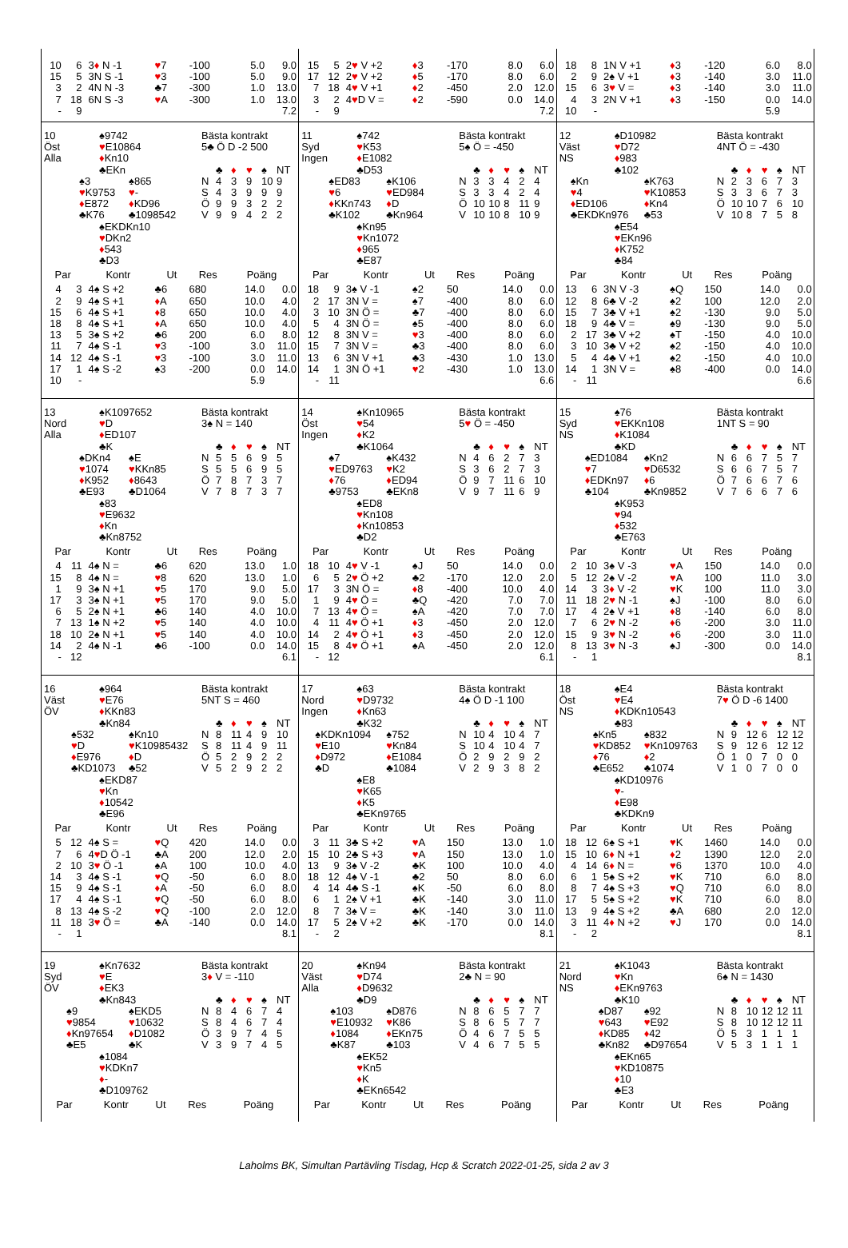| 10 | 6 | 3 ♦ N -1 | ♥ 7 | -100 | 5.0 | 9.0 |
| 15 | 5 | 3N S -1 | ♥ 3 | -100 | 5.0 | 9.0 |
| 3 | 2 | 4N N -3 | ♣7 | -300 | 1.0 | 13.0 |
| 7 | 18 | 6N S -3 | ♥ A | -300 | 1.0 | 13.0 |
| - | 9 | | | | | 7.2 |
| 15 | 5 | 2 ♥ V +2 | ♦ 3 | -170 | 8.0 | 6.0 |
| 17 | 12 | 2 ♥ V +2 | ♦ 5 | -170 | 8.0 | 6.0 |
| 7 | 18 | 4 ♥ V +1 | ♦ 2 | -450 | 2.0 | 12.0 |
| 3 | 2 | 4 ♥ D V = | ♦ 2 | -590 | 0.0 | 14.0 |
| - | 9 | | | | | 7.2 |
| 18 | 8 | 1N V +1 | ♦ 3 | -120 | 6.0 | 8.0 |
| 2 | 9 | 2♠ V +1 | ♦ 3 | -140 | 3.0 | 11.0 |
| 15 | 6 | 3 ♥ V = | ♦ 3 | -140 | 3.0 | 11.0 |
| 4 | 3 | 2N V +1 | ♦ 3 | -150 | 0.0 | 14.0 |
| 10 | - | | | | 5.9 | |
10
Öst
Alla
♠9742
♥E10864
♦Kn10
♣EKn
♠3
♥K9753
♦E872
♣K76
♠865
♥-
♦KD96
♣1098542
♠EKDKn10
♥DKn2
♦543
♣D3
Bästa kontrakt
5♣ Ö D -2 500
| | ♣ | ♦ | ♥ | ♠ | NT |
| N | 4 | 3 | 9 | 10 | 9 |
| S | 4 | 3 | 9 | 9 | 9 |
| Ö | 9 | 9 | 3 | 2 | 2 |
| V | 9 | 9 | 4 | 2 | 2 |
| Par | | Kontr | Ut | Res | Poäng | |
| --- | --- | --- | --- | --- | --- | --- |
| 4 | 3 | 4♠ S +2 | ♣6 | 680 | 14.0 | 0.0 |
| 2 | 9 | 4♠ S +1 | ♦ A | 650 | 10.0 | 4.0 |
| 15 | 6 | 4♠ S +1 | ♦ 8 | 650 | 10.0 | 4.0 |
| 18 | 8 | 4♠ S +1 | ♦ A | 650 | 10.0 | 4.0 |
| 13 | 5 | 3♠ S +2 | ♣6 | 200 | 6.0 | 8.0 |
| 11 | 7 | 4♠ S -1 | ♥ 3 | -100 | 3.0 | 11.0 |
| 14 | 12 | 4♠ S -1 | ♥ 3 | -100 | 3.0 | 11.0 |
| 17 | 1 | 4♠ S -2 | ♠3 | -200 | 0.0 | 14.0 |
| 10 | - | | | | 5.9 | |
11
Syd
Ingen
♠742
♥K53
♦E1082
♣D53
♠ED83
♥6
♦KKn743
♣K102
♠K106
♥ED984
♦D
♣Kn964
♠Kn95
♥Kn1072
♦965
♣E87
Bästa kontrakt
5♠ Ö = -450
| | ♣ | ♦ | ♥ | ♠ | NT |
| N | 3 | 3 | 4 | 2 | 4 |
| S | 3 | 3 | 4 | 2 | 4 |
| Ö | 10 | 10 | 8 | 11 | 9 |
| V | 10 | 10 | 8 | 10 | 9 |
| Par | | Kontr | Ut | Res | Poäng | |
| --- | --- | --- | --- | --- | --- | --- |
| 18 | 9 | 3♠ V -1 | ♠2 | 50 | 14.0 | 0.0 |
| 2 | 17 | 3N V = | ♠7 | -400 | 8.0 | 6.0 |
| 3 | 10 | 3N Ö = | ♣7 | -400 | 8.0 | 6.0 |
| 5 | 4 | 3N Ö = | ♠5 | -400 | 8.0 | 6.0 |
| 12 | 8 | 3N V = | ♥ 3 | -400 | 8.0 | 6.0 |
| 15 | 7 | 3N V = | ♣3 | -400 | 8.0 | 6.0 |
| 13 | 6 | 3N V +1 | ♣3 | -430 | 1.0 | 13.0 |
| 14 | 1 | 3N Ö +1 | ♥ 2 | -430 | 1.0 | 13.0 |
| - | 11 | | | | | 6.6 |
12
Väst
NS
♠D10982
♥D72
♦983
♣102
♠Kn
♥4
♦ED106
♣EKDKn976
♠K763
♥K10853
♦Kn4
♣53
♠E54
♥EKn96
♦K752
♣84
Bästa kontrakt
4NT Ö = -430
| | ♣ | ♦ | ♥ | ♠ | NT |
| N | 2 | 3 | 6 | 7 | 3 |
| S | 3 | 3 | 6 | 7 | 3 |
| Ö | 10 | 10 | 7 | 6 | 10 |
| V | 10 | 8 | 7 | 5 | 8 |
| Par | | Kontr | Ut | Res | Poäng | |
| --- | --- | --- | --- | --- | --- | --- |
| 13 | 6 | 3N V -3 | ♠Q | 150 | 14.0 | 0.0 |
| 12 | 8 | 6♣ V -2 | ♠2 | 100 | 12.0 | 2.0 |
| 15 | 7 | 3♣ V +1 | ♠2 | -130 | 9.0 | 5.0 |
| 18 | 9 | 4♣ V = | ♠9 | -130 | 9.0 | 5.0 |
| 2 | 17 | 3♣ V +2 | ♠T | -150 | 4.0 | 10.0 |
| 3 | 10 | 3♣ V +2 | ♠2 | -150 | 4.0 | 10.0 |
| 5 | 4 | 4♣ V +1 | ♠2 | -150 | 4.0 | 10.0 |
| 14 | 1 | 3N V = | ♠8 | -400 | 0.0 | 14.0 |
| - | 11 | | | | | 6.6 |
13
Nord
Alla
♠K1097652
♥D
♦ED107
♣K
♠DKn4
♥1074
♦K952
♣E93
♠E
♥KKn85
♦8643
♣D1064
♠83
♥E9632
♦Kn
♣Kn8752
Bästa kontrakt
3♠ N = 140
| | ♣ | ♦ | ♥ | ♠ | NT |
| N | 5 | 5 | 6 | 9 | 5 |
| S | 5 | 5 | 6 | 9 | 5 |
| Ö | 7 | 8 | 7 | 3 | 7 |
| V | 7 | 8 | 7 | 3 | 7 |
| Par | | Kontr | Ut | Res | Poäng | |
| --- | --- | --- | --- | --- | --- | --- |
| 4 | 11 | 4♠ N = | ♣6 | 620 | 13.0 | 1.0 |
| 15 | 8 | 4♠ N = | ♥ 8 | 620 | 13.0 | 1.0 |
| 1 | 9 | 3♠ N +1 | ♥ 5 | 170 | 9.0 | 5.0 |
| 17 | 3 | 3♠ N +1 | ♥ 5 | 170 | 9.0 | 5.0 |
| 6 | 5 | 2♠ N +1 | ♣6 | 140 | 4.0 | 10.0 |
| 7 | 13 | 1♠ N +2 | ♥ 5 | 140 | 4.0 | 10.0 |
| 18 | 10 | 2♠ N +1 | ♥ 5 | 140 | 4.0 | 10.0 |
| 14 | 2 | 4♠ N -1 | ♣6 | -100 | 0.0 | 14.0 |
| - | 12 | | | | | 6.1 |
14
Öst
Ingen
♠Kn10965
♥54
♦K2
♣K1064
♠7
♥ED9763
♦76
♣9753
♠K432
♥K2
♦ED94
♣EKn8
♠ED8
♥Kn108
♦Kn10853
♣D2
Bästa kontrakt
5♥ Ö = -450
| | ♣ | ♦ | ♥ | ♠ | NT |
| N | 4 | 6 | 2 | 7 | 3 |
| S | 3 | 6 | 2 | 7 | 3 |
| Ö | 9 | 7 | 11 | 6 | 10 |
| V | 9 | 7 | 11 | 6 | 9 |
| Par | | Kontr | Ut | Res | Poäng | |
| --- | --- | --- | --- | --- | --- | --- |
| 18 | 10 | 4 ♥ V -1 | ♠J | 50 | 14.0 | 0.0 |
| 6 | 5 | 2 ♥ Ö +2 | ♣2 | -170 | 12.0 | 2.0 |
| 17 | 3 | 3N Ö = | ♦ 8 | -400 | 10.0 | 4.0 |
| 1 | 9 | 4 ♥ Ö = | ♣Q | -420 | 7.0 | 7.0 |
| 7 | 13 | 4 ♥ Ö = | ♠A | -420 | 7.0 | 7.0 |
| 4 | 11 | 4 ♥ Ö +1 | ♦ 3 | -450 | 2.0 | 12.0 |
| 14 | 2 | 4 ♥ Ö +1 | ♦ 3 | -450 | 2.0 | 12.0 |
| 15 | 8 | 4 ♥ Ö +1 | ♠A | -450 | 2.0 | 12.0 |
| - | 12 | | | | | 6.1 |
15
Syd
NS
♠76
♥EKKn108
♦K1084
♣KD
♠ED1084
♥7
♦EDKn97
♣104
♠Kn2
♥D6532
♦6
♣Kn9852
♠K953
♥94
♦532
♣E763
Bästa kontrakt
1NT S = 90
| | ♣ | ♦ | ♥ | ♠ | NT |
| N | 6 | 6 | 7 | 5 | 7 |
| S | 6 | 6 | 7 | 5 | 7 |
| Ö | 7 | 6 | 6 | 7 | 6 |
| V | 7 | 6 | 6 | 7 | 6 |
| Par | | Kontr | Ut | Res | Poäng | |
| --- | --- | --- | --- | --- | --- | --- |
| 2 | 10 | 3♠ V -3 | ♥ A | 150 | 14.0 | 0.0 |
| 5 | 12 | 2♠ V -2 | ♥ A | 100 | 11.0 | 3.0 |
| 14 | 3 | 3 ♦ V -2 | ♥ K | 100 | 11.0 | 3.0 |
| 11 | 18 | 2 ♥ N -1 | ♠J | -100 | 8.0 | 6.0 |
| 17 | 4 | 2♠ V +1 | ♦ 8 | -140 | 6.0 | 8.0 |
| 7 | 6 | 2 ♥ N -2 | ♦ 6 | -200 | 3.0 | 11.0 |
| 15 | 9 | 3 ♥ N -2 | ♦ 6 | -200 | 3.0 | 11.0 |
| 8 | 13 | 3 ♥ N -3 | ♠J | -300 | 0.0 | 14.0 |
| - | 1 | | | | | 8.1 |
16
Väst
ÖV
♠964
♥E76
♦KKn83
♣Kn84
♠532
♥D
♦E976
♣KD1073
♠Kn10
♥K10985432
♦D
♣52
♠EKD87
♥Kn
♦10542
♣E96
Bästa kontrakt
5NT S = 460
| | ♣ | ♦ | ♥ | ♠ | NT |
| N | 8 | 11 | 4 | 9 | 10 |
| S | 8 | 11 | 4 | 9 | 11 |
| Ö | 5 | 2 | 9 | 2 | 2 |
| V | 5 | 2 | 9 | 2 | 2 |
| Par | | Kontr | Ut | Res | Poäng | |
| --- | --- | --- | --- | --- | --- | --- |
| 5 | 12 | 4♠ S = | ♥ Q | 420 | 14.0 | 0.0 |
| 7 | 6 | 4 ♥ D Ö -1 | ♣A | 200 | 12.0 | 2.0 |
| 2 | 10 | 3 ♥ Ö -1 | ♠A | 100 | 10.0 | 4.0 |
| 14 | 3 | 4♠ S -1 | ♥ Q | -50 | 6.0 | 8.0 |
| 15 | 9 | 4♠ S -1 | ♦ A | -50 | 6.0 | 8.0 |
| 17 | 4 | 4♠ S -1 | ♥ Q | -50 | 6.0 | 8.0 |
| 8 | 13 | 4♠ S -2 | ♥ Q | -100 | 2.0 | 12.0 |
| 11 | 18 | 3 ♥ Ö = | ♣A | -140 | 0.0 | 14.0 |
| - | 1 | | | | | 8.1 |
17
Nord
Ingen
♠63
♥D9732
♦Kn63
♣K32
♠KDKn1094
♥E10
♦D972
♣D
♠752
♥Kn84
♦E1084
♣1084
♠E8
♥K65
♦K5
♣EKn9765
Bästa kontrakt
4♠ Ö D -1 100
| | ♣ | ♦ | ♥ | ♠ | NT |
| N | 10 | 4 | 10 | 4 | 7 |
| S | 10 | 4 | 10 | 4 | 7 |
| Ö | 2 | 9 | 2 | 9 | 2 |
| V | 2 | 9 | 3 | 8 | 2 |
| Par | | Kontr | Ut | Res | Poäng | |
| --- | --- | --- | --- | --- | --- | --- |
| 3 | 11 | 3♣ S +2 | ♥ A | 150 | 13.0 | 1.0 |
| 15 | 10 | 2♣ S +3 | ♥ A | 150 | 13.0 | 1.0 |
| 13 | 9 | 3♠ V -2 | ♣K | 100 | 10.0 | 4.0 |
| 18 | 12 | 4♠ V -1 | ♣2 | 50 | 8.0 | 6.0 |
| 4 | 14 | 4♣ S -1 | ♠K | -50 | 6.0 | 8.0 |
| 6 | 1 | 2♠ V +1 | ♣K | -140 | 3.0 | 11.0 |
| 8 | 7 | 3♠ V = | ♣K | -140 | 3.0 | 11.0 |
| 17 | 5 | 2♠ V +2 | ♣K | -170 | 0.0 | 14.0 |
| - | 2 | | | | | 8.1 |
18
Öst
NS
♠E4
♥E4
♦KDKn10543
♣83
♠Kn5
♥KD852
♦76
♣E652
♠832
♥Kn109763
♦2
♣1074
♠KD10976
♥-
♦E98
♣KDKn9
Bästa kontrakt
7♥ Ö D -6 1400
| | ♣ | ♦ | ♥ | ♠ | NT |
| N | 9 | 12 | 6 | 12 | 12 |
| S | 9 | 12 | 6 | 12 | 12 |
| Ö | 1 | 0 | 7 | 0 | 0 |
| V | 1 | 0 | 7 | 0 | 0 |
| Par | | Kontr | Ut | Res | Poäng | |
| --- | --- | --- | --- | --- | --- | --- |
| 18 | 12 | 6♠ S +1 | ♥ K | 1460 | 14.0 | 0.0 |
| 15 | 10 | 6 ♦ N +1 | ♦ 2 | 1390 | 12.0 | 2.0 |
| 4 | 14 | 6 ♦ N = | ♥ 6 | 1370 | 10.0 | 4.0 |
| 6 | 1 | 5♠ S +2 | ♥ K | 710 | 6.0 | 8.0 |
| 8 | 7 | 4♠ S +3 | ♥ Q | 710 | 6.0 | 8.0 |
| 17 | 5 | 5♠ S +2 | ♥ K | 710 | 6.0 | 8.0 |
| 13 | 9 | 4♠ S +2 | ♣A | 680 | 2.0 | 12.0 |
| 3 | 11 | 4 ♦ N +2 | ♥ J | 170 | 0.0 | 14.0 |
| - | 2 | | | | | 8.1 |
19
Syd
ÖV
♠Kn7632
♥E
♦EK3
♣Kn843
♠9
♥9854
♦Kn97654
♣E5
♠EKD5
♥10632
♦D1082
♣K
♠1084
♥KDKn7
♦-
♣D109762
Bästa kontrakt
3♦ V = -110
| | ♣ | ♦ | ♥ | ♠ | NT |
| N | 8 | 4 | 6 | 7 | 4 |
| S | 8 | 4 | 6 | 7 | 4 |
| Ö | 3 | 9 | 7 | 4 | 5 |
| V | 3 | 9 | 7 | 4 | 5 |
| Par | Kontr | Ut | Res | Poäng |
| --- | --- | --- | --- | --- |
20
Väst
Alla
♠Kn94
♥D74
♦D9632
♣D9
♠103
♥E10932
♦1084
♣K87
♠D876
♥K86
♦EKn75
♣103
♠EK52
♥Kn5
♦K
♣EKn6542
Bästa kontrakt
2♣ N = 90
| | ♣ | ♦ | ♥ | ♠ | NT |
| N | 8 | 6 | 5 | 7 | 7 |
| S | 8 | 6 | 5 | 7 | 7 |
| Ö | 4 | 6 | 7 | 5 | 5 |
| V | 4 | 6 | 7 | 5 | 5 |
| Par | Kontr | Ut | Res | Poäng |
| --- | --- | --- | --- | --- |
21
Nord
NS
♠K1043
♥Kn
♦EKn9763
♣K10
♠D87
♥643
♦KD85
♣Kn82
♠92
♥E92
♦42
♣D97654
♠EKn65
♥KD10875
♦10
♣E3
Bästa kontrakt
6♠ N = 1430
| | ♣ | ♦ | ♥ | ♠ | NT |
| N | 8 | 10 | 12 | 12 | 11 |
| S | 8 | 10 | 12 | 12 | 11 |
| Ö | 5 | 3 | 1 | 1 | 1 |
| V | 5 | 3 | 1 | 1 | 1 |
| Par | Kontr | Ut | Res | Poäng |
| --- | --- | --- | --- | --- |
Laholms BK, Simultan Partävling Tisdag, Hcp & Scratch 2022-01-25, sida 2 av 3